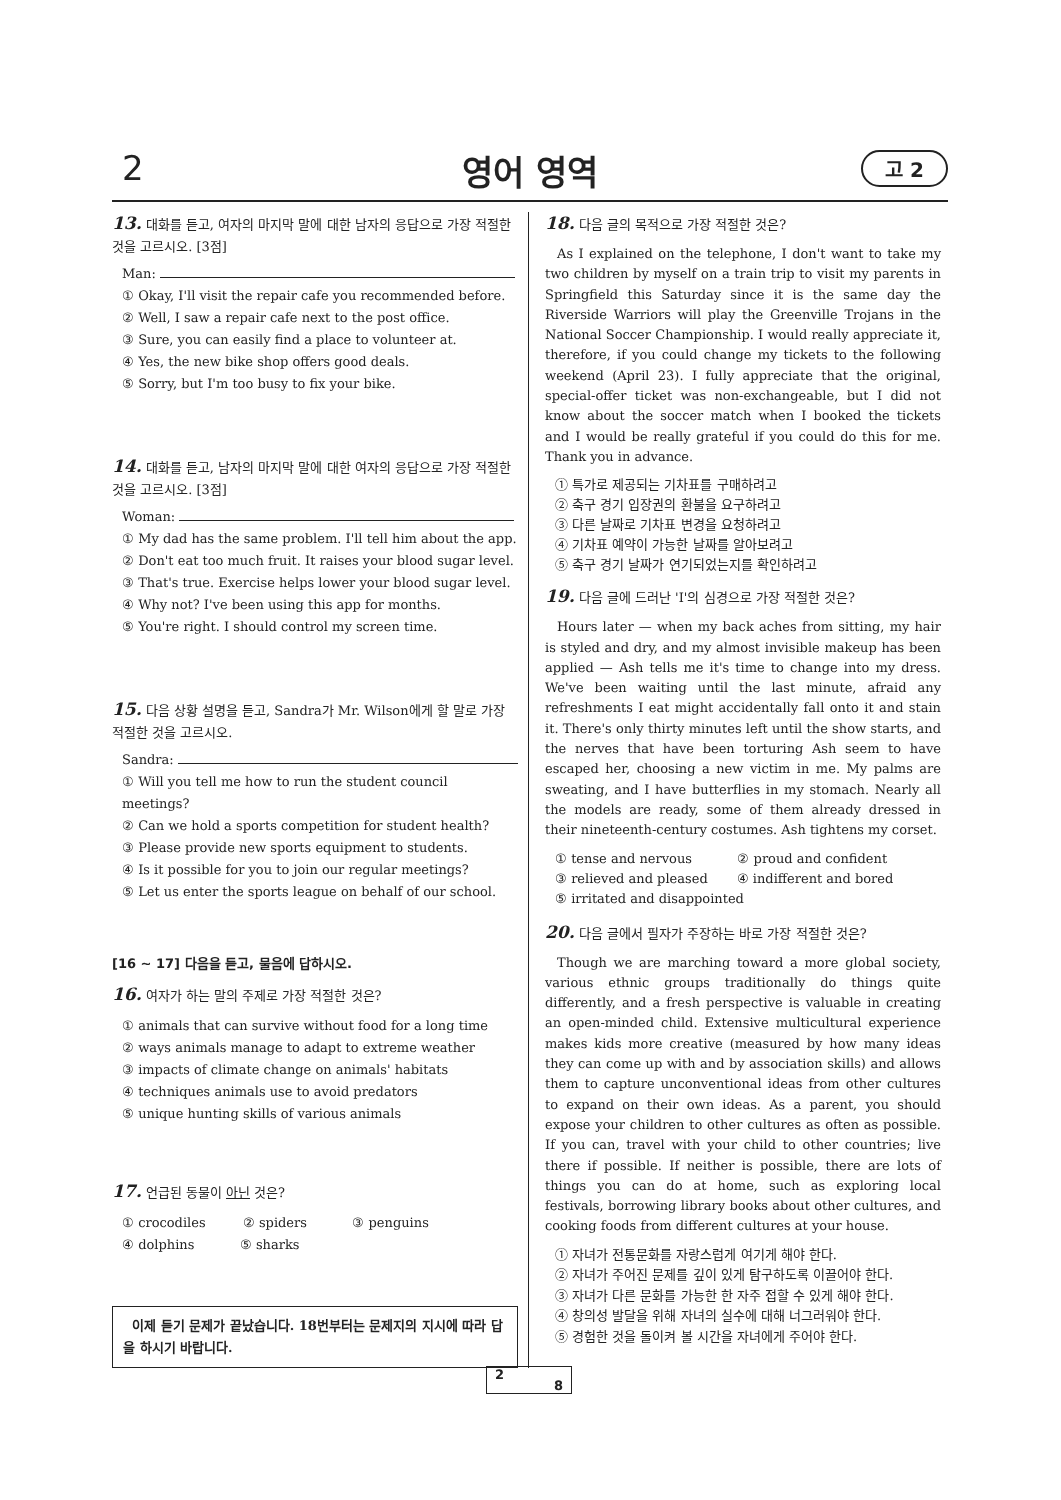2
영어 영역 고 2
13. 대화를 듣고, 여자의 마지막 말에 대한 남자의 응답으로 가장 적절한 것을 고르시오. [3점]
Man:
① Okay, I'll visit the repair cafe you recommended before.
② Well, I saw a repair cafe next to the post office.
③ Sure, you can easily find a place to volunteer at.
④ Yes, the new bike shop offers good deals.
⑤ Sorry, but I'm too busy to fix your bike.
14. 대화를 듣고, 남자의 마지막 말에 대한 여자의 응답으로 가장 적절한 것을 고르시오. [3점]
Woman:
① My dad has the same problem. I'll tell him about the app.
② Don't eat too much fruit. It raises your blood sugar level.
③ That's true. Exercise helps lower your blood sugar level.
④ Why not? I've been using this app for months.
⑤ You're right. I should control my screen time.
15. 다음 상황 설명을 듣고, Sandra가 Mr. Wilson에게 할 말로 가장 적절한 것을 고르시오.
Sandra:
① Will you tell me how to run the student council meetings?
② Can we hold a sports competition for student health?
③ Please provide new sports equipment to students.
④ Is it possible for you to join our regular meetings?
⑤ Let us enter the sports league on behalf of our school.
[16 ~ 17] 다음을 듣고, 물음에 답하시오.
16. 여자가 하는 말의 주제로 가장 적절한 것은?
① animals that can survive without food for a long time
② ways animals manage to adapt to extreme weather
③ impacts of climate change on animals' habitats
④ techniques animals use to avoid predators
⑤ unique hunting skills of various animals
17. 언급된 동물이 아닌 것은?
① crocodiles ② spiders ③ penguins
④ dolphins ⑤ sharks
이제 듣기 문제가 끝났습니다. 18번부터는 문제지의 지시에 따라 답을 하시기 바랍니다.
18. 다음 글의 목적으로 가장 적절한 것은?
As I explained on the telephone, I don't want to take my two children by myself on a train trip to visit my parents in Springfield this Saturday since it is the same day the Riverside Warriors will play the Greenville Trojans in the National Soccer Championship. I would really appreciate it, therefore, if you could change my tickets to the following weekend (April 23). I fully appreciate that the original, special-offer ticket was non-exchangeable, but I did not know about the soccer match when I booked the tickets and I would be really grateful if you could do this for me. Thank you in advance.
① 특가로 제공되는 기차표를 구매하려고
② 축구 경기 입장권의 환불을 요구하려고
③ 다른 날짜로 기차표 변경을 요청하려고
④ 기차표 예약이 가능한 날짜를 알아보려고
⑤ 축구 경기 날짜가 연기되었는지를 확인하려고
19. 다음 글에 드러난 'I'의 심경으로 가장 적절한 것은?
Hours later — when my back aches from sitting, my hair is styled and dry, and my almost invisible makeup has been applied — Ash tells me it's time to change into my dress. We've been waiting until the last minute, afraid any refreshments I eat might accidentally fall onto it and stain it. There's only thirty minutes left until the show starts, and the nerves that have been torturing Ash seem to have escaped her, choosing a new victim in me. My palms are sweating, and I have butterflies in my stomach. Nearly all the models are ready, some of them already dressed in their nineteenth-century costumes. Ash tightens my corset.
① tense and nervous ② proud and confident
③ relieved and pleased ④ indifferent and bored
⑤ irritated and disappointed
20. 다음 글에서 필자가 주장하는 바로 가장 적절한 것은?
Though we are marching toward a more global society, various ethnic groups traditionally do things quite differently, and a fresh perspective is valuable in creating an open-minded child. Extensive multicultural experience makes kids more creative (measured by how many ideas they can come up with and by association skills) and allows them to capture unconventional ideas from other cultures to expand on their own ideas. As a parent, you should expose your children to other cultures as often as possible. If you can, travel with your child to other countries; live there if possible. If neither is possible, there are lots of things you can do at home, such as exploring local festivals, borrowing library books about other cultures, and cooking foods from different cultures at your house.
① 자녀가 전통문화를 자랑스럽게 여기게 해야 한다.
② 자녀가 주어진 문제를 깊이 있게 탐구하도록 이끌어야 한다.
③ 자녀가 다른 문화를 가능한 한 자주 접할 수 있게 해야 한다.
④ 창의성 발달을 위해 자녀의 실수에 대해 너그러워야 한다.
⑤ 경험한 것을 돌이켜 볼 시간을 자녀에게 주어야 한다.
2
8